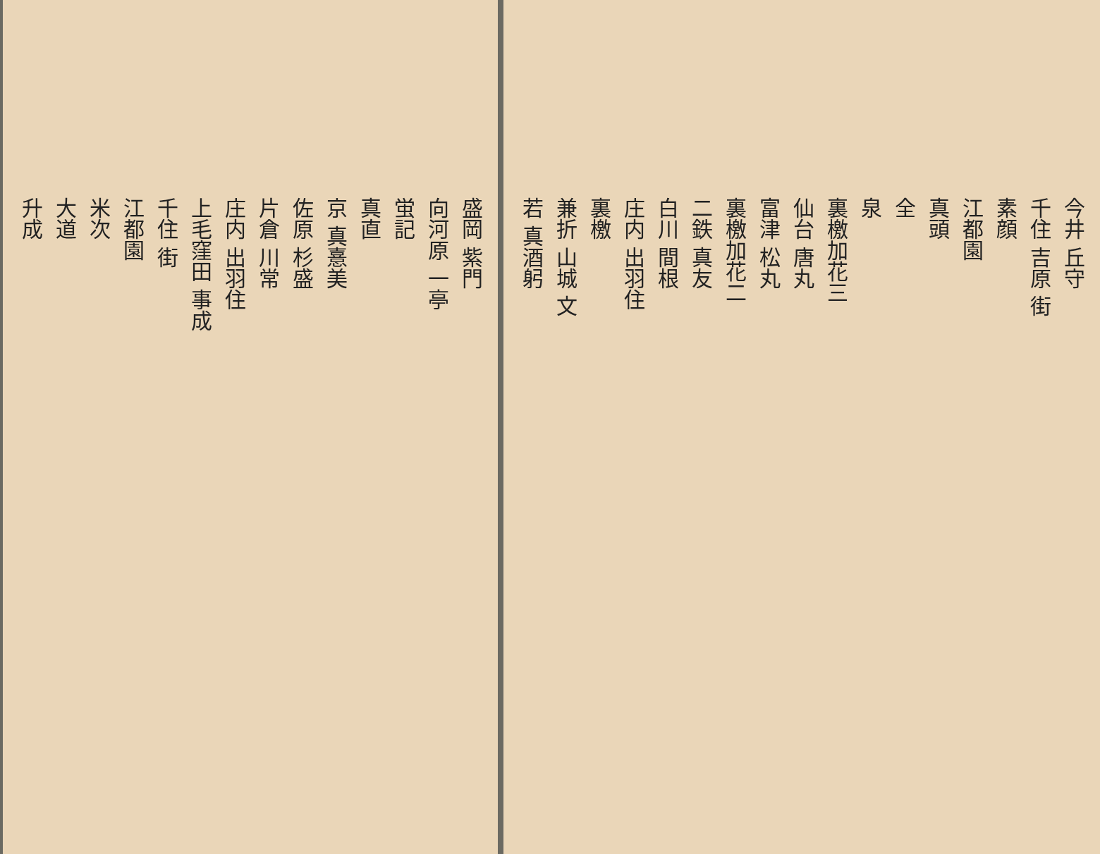盛岡 紫門
向河原 一亭
蛍記
真直
京 真憙美
佐原 杉盛
片倉 川常
庄内 出羽住
上毛窪田 事成
千住 街
江都園
米次
大道
升成
今井 丘守
千住 吉原 街
素顔
江都園
真頭
全
泉
裏檄加花三
仙台 唐丸
富津 松丸
裏檄加花二
二鉄 真友
白川 間根
庄内 出羽住
裏檄
兼折 山城 文
若 真酒躬